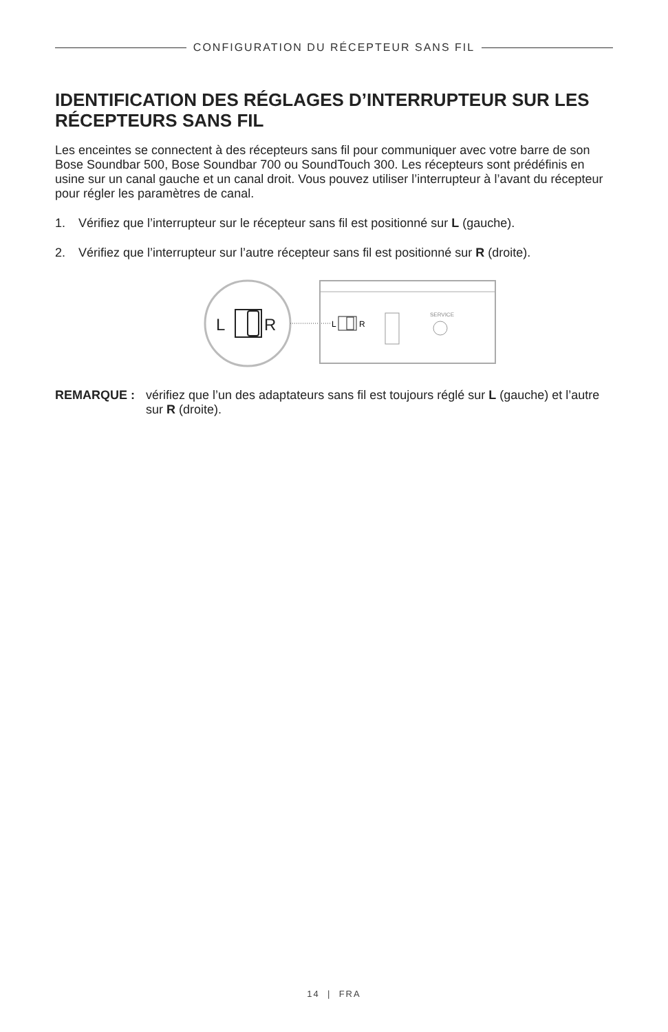CONFIGURATION DU RÉCEPTEUR SANS FIL
IDENTIFICATION DES RÉGLAGES D’INTERRUPTEUR SUR LES RÉCEPTEURS SANS FIL
Les enceintes se connectent à des récepteurs sans fil pour communiquer avec votre barre de son Bose Soundbar 500, Bose Soundbar 700 ou SoundTouch 300. Les récepteurs sont prédéfinis en usine sur un canal gauche et un canal droit. Vous pouvez utiliser l’interrupteur à l’avant du récepteur pour régler les paramètres de canal.
1. Vérifiez que l’interrupteur sur le récepteur sans fil est positionné sur L (gauche).
2. Vérifiez que l’interrupteur sur l’autre récepteur sans fil est positionné sur R (droite).
L
R
L
R
SERVICE
REMARQUE : vérifiez que l’un des adaptateurs sans fil est toujours réglé sur L (gauche) et l’autre sur R (droite).
14 | FRA